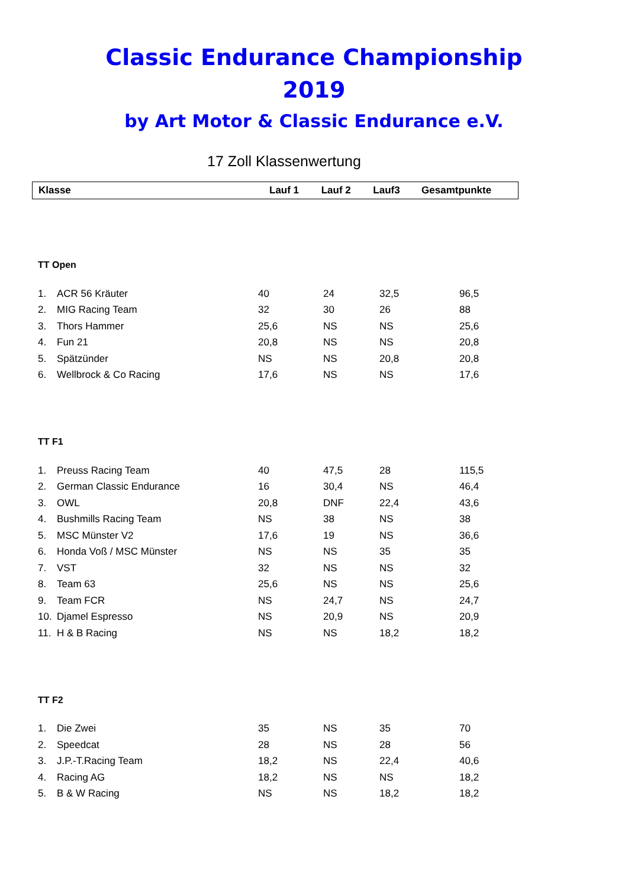Classic Endurance Championship
2019
by Art Motor & Classic Endurance e.V.
17 Zoll Klassenwertung
| Klasse | Lauf 1 | Lauf 2 | Lauf3 | Gesamtpunkte |
TT Open
| 1. | ACR 56 Kräuter | 40 | 24 | 32,5 | 96,5 |
| 2. | MIG Racing Team | 32 | 30 | 26 | 88 |
| 3. | Thors Hammer | 25,6 | NS | NS | 25,6 |
| 4. | Fun 21 | 20,8 | NS | NS | 20,8 |
| 5. | Spätzünder | NS | NS | 20,8 | 20,8 |
| 6. | Wellbrock & Co Racing | 17,6 | NS | NS | 17,6 |
TT F1
| 1. | Preuss Racing Team | 40 | 47,5 | 28 | 115,5 |
| 2. | German Classic Endurance | 16 | 30,4 | NS | 46,4 |
| 3. | OWL | 20,8 | DNF | 22,4 | 43,6 |
| 4. | Bushmills Racing Team | NS | 38 | NS | 38 |
| 5. | MSC Münster V2 | 17,6 | 19 | NS | 36,6 |
| 6. | Honda Voß / MSC Münster | NS | NS | 35 | 35 |
| 7. | VST | 32 | NS | NS | 32 |
| 8. | Team 63 | 25,6 | NS | NS | 25,6 |
| 9. | Team FCR | NS | 24,7 | NS | 24,7 |
| 10. | Djamel Espresso | NS | 20,9 | NS | 20,9 |
| 11. | H & B Racing | NS | NS | 18,2 | 18,2 |
TT F2
| 1. | Die Zwei | 35 | NS | 35 | 70 |
| 2. | Speedcat | 28 | NS | 28 | 56 |
| 3. | J.P.-T.Racing Team | 18,2 | NS | 22,4 | 40,6 |
| 4. | Racing AG | 18,2 | NS | NS | 18,2 |
| 5. | B & W Racing | NS | NS | 18,2 | 18,2 |